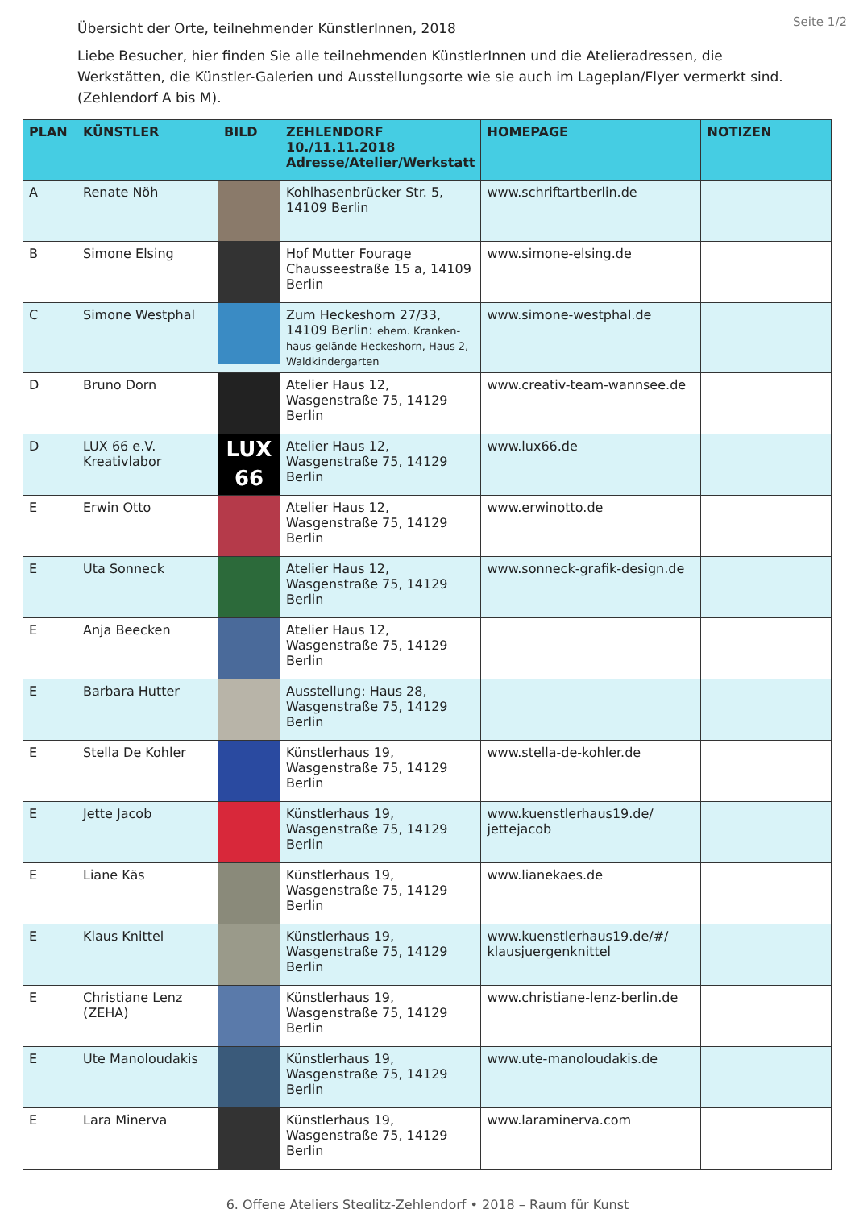Seite 1/2
Übersicht der Orte, teilnehmender KünstlerInnen, 2018
Liebe Besucher, hier finden Sie alle teilnehmenden KünstlerInnen und die Atelieradressen, die Werkstätten, die Künstler-Galerien und Ausstellungsorte wie sie auch im Lageplan/Flyer vermerkt sind. (Zehlendorf A bis M).
| PLAN | KÜNSTLER | BILD | ZEHLENDORF 10./11.11.2018 Adresse/Atelier/Werkstatt | HOMEPAGE | NOTIZEN |
| --- | --- | --- | --- | --- | --- |
| A | Renate Nöh | | Kohlhasenbrücker Str. 5, 14109 Berlin | www.schriftartberlin.de | |
| B | Simone Elsing | | Hof Mutter Fourage Chausseestraße 15 a, 14109 Berlin | www.simone-elsing.de | |
| C | Simone Westphal | | Zum Heckeshorn 27/33, 14109 Berlin: ehem. Kranken-haus-gelände Heckeshorn, Haus 2, Waldkindergarten | www.simone-westphal.de | |
| D | Bruno Dorn | | Atelier Haus 12, Wasgenstraße 75, 14129 Berlin | www.creativ-team-wannsee.de | |
| D | LUX 66 e.V. Kreativlabor | LUX 66 | Atelier Haus 12, Wasgenstraße 75, 14129 Berlin | www.lux66.de | |
| E | Erwin Otto | | Atelier Haus 12, Wasgenstraße 75, 14129 Berlin | www.erwinotto.de | |
| E | Uta Sonneck | | Atelier Haus 12, Wasgenstraße 75, 14129 Berlin | www.sonneck-grafik-design.de | |
| E | Anja Beecken | | Atelier Haus 12, Wasgenstraße 75, 14129 Berlin | | |
| E | Barbara Hutter | | Ausstellung: Haus 28, Wasgenstraße 75, 14129 Berlin | | |
| E | Stella De Kohler | | Künstlerhaus 19, Wasgenstraße 75, 14129 Berlin | www.stella-de-kohler.de | |
| E | Jette Jacob | | Künstlerhaus 19, Wasgenstraße 75, 14129 Berlin | www.kuenstlerhaus19.de/ jettejacob | |
| E | Liane Käs | | Künstlerhaus 19, Wasgenstraße 75, 14129 Berlin | www.lianekaes.de | |
| E | Klaus Knittel | | Künstlerhaus 19, Wasgenstraße 75, 14129 Berlin | www.kuenstlerhaus19.de/#/ klausjuergenknittel | |
| E | Christiane Lenz (ZEHA) | | Künstlerhaus 19, Wasgenstraße 75, 14129 Berlin | www.christiane-lenz-berlin.de | |
| E | Ute Manoloudakis | | Künstlerhaus 19, Wasgenstraße 75, 14129 Berlin | www.ute-manoloudakis.de | |
| E | Lara Minerva | | Künstlerhaus 19, Wasgenstraße 75, 14129 Berlin | www.laraminerva.com | |
6. Offene Ateliers Steglitz-Zehlendorf • 2018 – Raum für Kunst